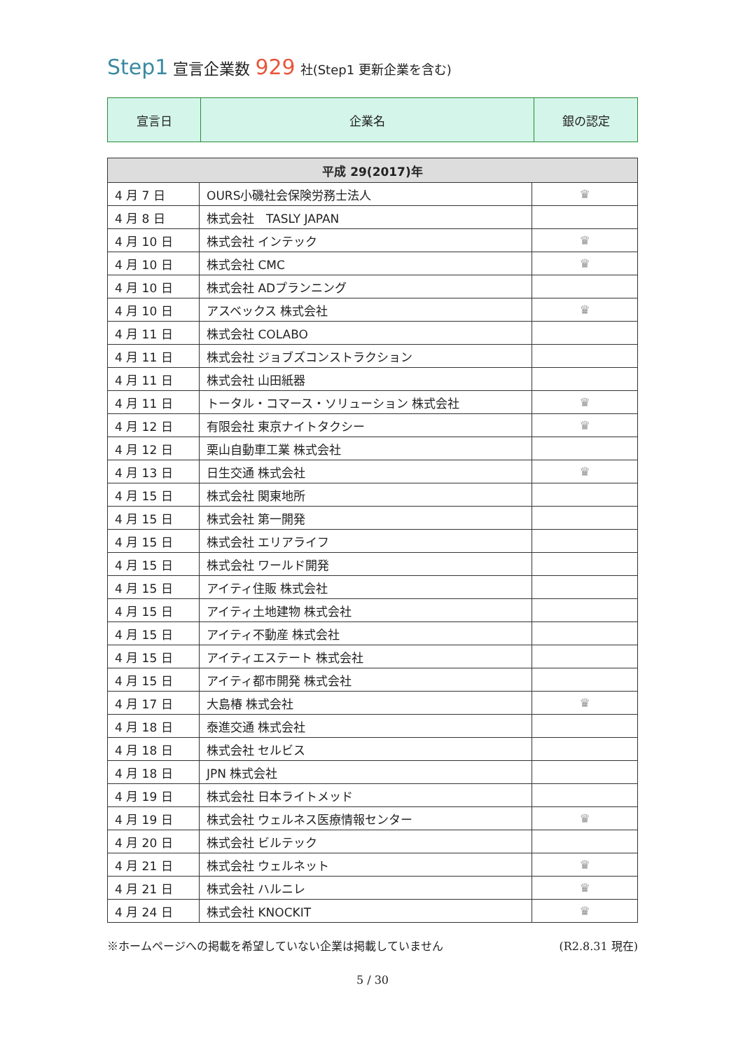Step1 宣言企業数 929 社(Step1 更新企業を含む)
| 宣言日 | 企業名 | 銀の認定 |
| 平成 29(2017)年 | | |
| --- | --- | --- |
| 4 月 7 日 | OURS小磯社会保険労務士法人 | ♛ |
| 4 月 8 日 | 株式会社 TASLY JAPAN | |
| 4 月 10 日 | 株式会社 インテック | ♛ |
| 4 月 10 日 | 株式会社 CMC | ♛ |
| 4 月 10 日 | 株式会社 ADプランニング | |
| 4 月 10 日 | アスベックス 株式会社 | ♛ |
| 4 月 11 日 | 株式会社 COLABO | |
| 4 月 11 日 | 株式会社 ジョブズコンストラクション | |
| 4 月 11 日 | 株式会社 山田紙器 | |
| 4 月 11 日 | トータル・コマース・ソリューション 株式会社 | ♛ |
| 4 月 12 日 | 有限会社 東京ナイトタクシー | ♛ |
| 4 月 12 日 | 栗山自動車工業 株式会社 | |
| 4 月 13 日 | 日生交通 株式会社 | ♛ |
| 4 月 15 日 | 株式会社 関東地所 | |
| 4 月 15 日 | 株式会社 第一開発 | |
| 4 月 15 日 | 株式会社 エリアライフ | |
| 4 月 15 日 | 株式会社 ワールド開発 | |
| 4 月 15 日 | アイティ住販 株式会社 | |
| 4 月 15 日 | アイティ土地建物 株式会社 | |
| 4 月 15 日 | アイティ不動産 株式会社 | |
| 4 月 15 日 | アイティエステート 株式会社 | |
| 4 月 15 日 | アイティ都市開発 株式会社 | |
| 4 月 17 日 | 大島椿 株式会社 | ♛ |
| 4 月 18 日 | 泰進交通 株式会社 | |
| 4 月 18 日 | 株式会社 セルビス | |
| 4 月 18 日 | JPN 株式会社 | |
| 4 月 19 日 | 株式会社 日本ライトメッド | |
| 4 月 19 日 | 株式会社 ウェルネス医療情報センター | ♛ |
| 4 月 20 日 | 株式会社 ビルテック | |
| 4 月 21 日 | 株式会社 ウェルネット | ♛ |
| 4 月 21 日 | 株式会社 ハルニレ | ♛ |
| 4 月 24 日 | 株式会社 KNOCKIT | ♛ |
※ホームページへの掲載を希望していない企業は掲載していません (R2.8.31 現在)
5 / 30